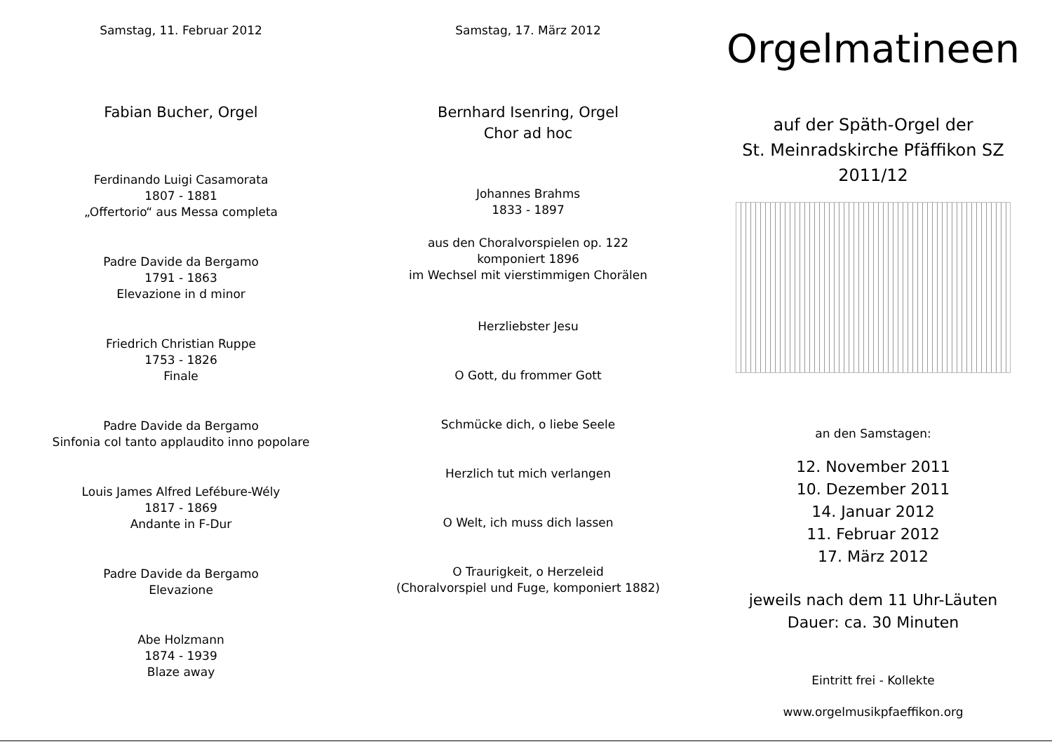Samstag, 11. Februar 2012
Fabian Bucher, Orgel
Ferdinando Luigi Casamorata
1807 - 1881
„Offertorio“ aus Messa completa
Padre Davide da Bergamo
1791 - 1863
Elevazione in d minor
Friedrich Christian Ruppe
1753 - 1826
Finale
Padre Davide da Bergamo
Sinfonia col tanto applaudito inno popolare
Louis James Alfred Lefébure-Wély
1817 - 1869
Andante in F-Dur
Padre Davide da Bergamo
Elevazione
Abe Holzmann
1874 - 1939
Blaze away
Samstag, 17. März 2012
Bernhard Isenring, Orgel
Chor ad hoc
Johannes Brahms
1833 - 1897
aus den Choralvorspielen op. 122
komponiert 1896
im Wechsel mit vierstimmigen Chorälen
Herzliebster Jesu
O Gott, du frommer Gott
Schmücke dich, o liebe Seele
Herzlich tut mich verlangen
O Welt, ich muss dich lassen
O Traurigkeit, o Herzeleid
(Choralvorspiel und Fuge, komponiert 1882)
Orgelmatineen
auf der Späth-Orgel der
St. Meinradskirche Pfäffikon SZ
2011/12
an den Samstagen:
12. November 2011
10. Dezember 2011
14. Januar 2012
11. Februar 2012
17. März 2012
jeweils nach dem 11 Uhr-Läuten
Dauer: ca. 30 Minuten
Eintritt frei - Kollekte
www.orgelmusikpfaeffikon.org